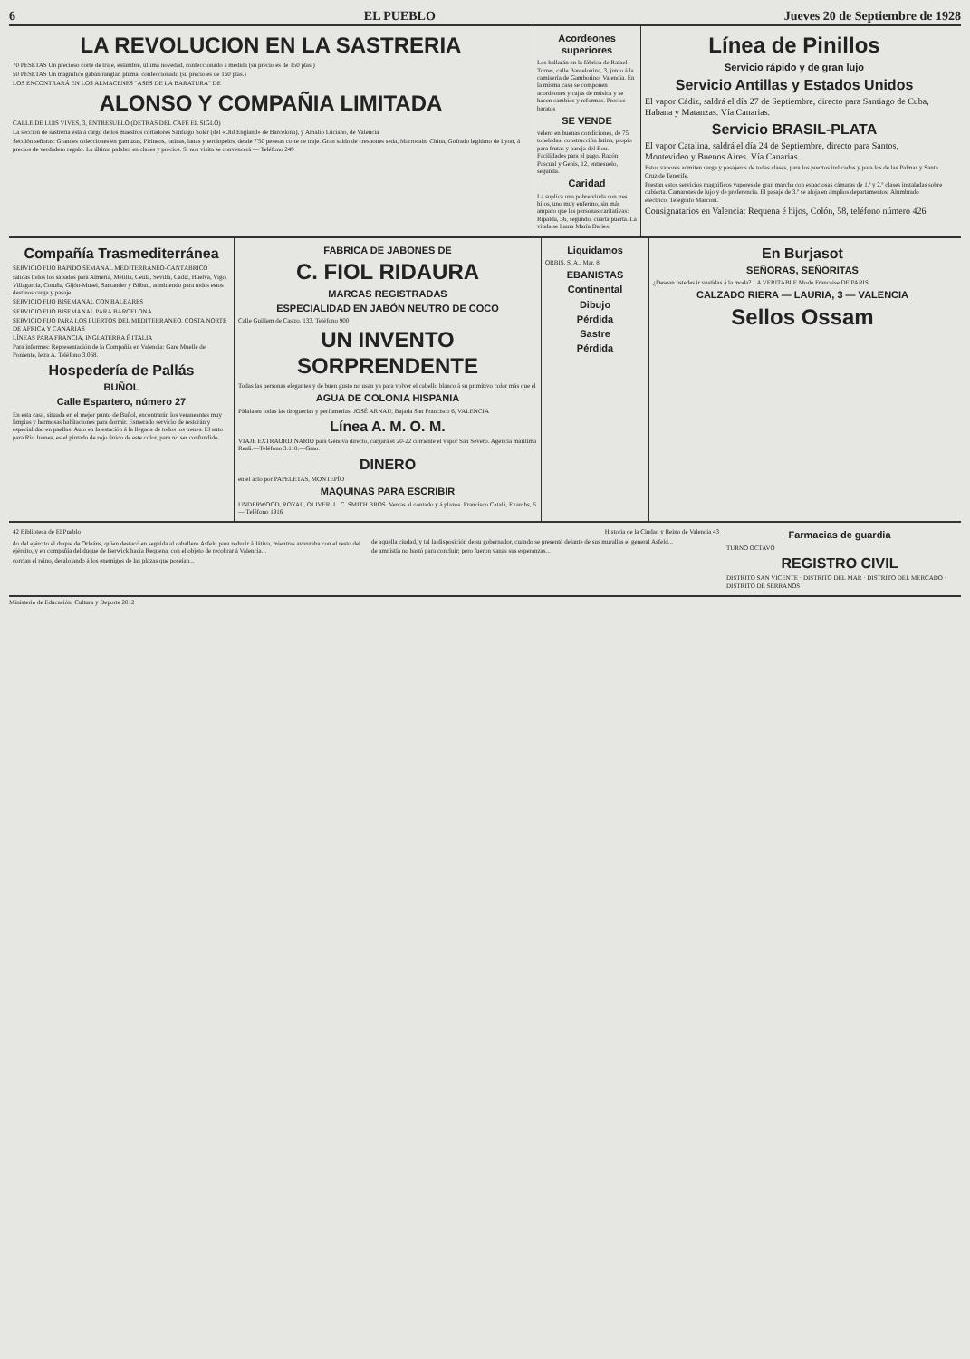6 EL PUEBLO Jueves 20 de Septiembre de 1928
LA REVOLUCION EN LA SASTRERIA
70 PESETAS Un precioso corte de traje, estambre, última novedad, confeccionado á medida (su precio es de 150 ptas.)
50 PESETAS Un magnífico gabán ranglan pluma, confeccionado (su precio es de 150 ptas.)
LOS ENCONTRARÁ EN LOS ALMACENES "ASES DE LA BARATURA" DE
ALONSO Y COMPAÑIA LIMITADA
CALLE DE LUIS VIVES, 3, ENTRESUELO (DETRAS DEL CAFÉ EL SIGLO)
La sección de sastrería está á cargo de los maestros cortadores Santiago Soler (del «Old England» de Barcelona), y Amalio Luciano, de Valencia
Sección señoras: Grandes colecciones en gamuzas, Pirineos, ratinas, lanas y terciopelos, desde 7'50 pesetas corte de traje. Gran saldo de crespones seda, Marrocain, China, Gofrado legítimo de Lyon, á precios de verdadero regalo. La última palabra en clases y precios. Si nos visita se convencerá — Teléfono 249
Acordeones superiores
Los hallarán en la fábrica de Rafael Torres, calle Barcelonina, 3, junto á la camisería de Gamborino, Valencia. En la misma casa se componen acordeones y cajas de música y se hacen cambios y reformas. Precios baratos
SE VENDE
velero en buenas condiciones, de 75 toneladas, construcción latina, propio para frutas y pareja del Bou. Facilidades para el pago. Razón: Pascual y Genís, 12, entresuelo, segunda.
Caridad
La suplica una pobre viuda con tres hijos, uno muy enfermo, sin más amparo que las personas caritativas: Ripalda, 36, segundo, cuarta puerta. La viuda se llama María Daries.
Línea de Pinillos
Servicio rápido y de gran lujo
Servicio Antillas y Estados Unidos
El vapor Cádiz, saldrá el día 27 de Septiembre, directo para Santiago de Cuba, Habana y Matanzas. Vía Canarias.
Servicio BRASIL-PLATA
El vapor Catalina, saldrá el día 24 de Septiembre, directo para Santos, Montevideo y Buenos Aires. Vía Canarias.
Estos vapores admiten carga y pasajeros de todas clases, para los puertos indicados y para los de las Palmas y Santa Cruz de Tenerife.
Prestan estos servicios magníficos vapores de gran marcha con espaciosas cámaras de 1.ª y 2.ª clases instaladas sobre cubierta. Camarotes de lujo y de preferencia. El pasaje de 3.ª se aloja en amplios departamentos. Alumbrado eléctrico. Telégrafo Marconi.
Consignatarios en Valencia: Requena é hijos, Colón, 58, teléfono número 426
Compañía Trasmediterránea
SERVICIO FIJO RÁPIDO SEMANAL MEDITERRÁNEO-CANTÁBRICO
salidas todos los sábados para Almería, Melilla, Ceuta, Sevilla, Cádiz, Huelva, Vigo, Villagarcía, Coruña, Gijón-Musel, Santander y Bilbao, admitiendo para todos estos destinos carga y pasaje.
SERVICIO FIJO BISEMANAL CON BALEARES
SERVICIO FIJO BISEMANAL PARA BARCELONA
SERVICIO FIJO PARA LOS PUERTOS DEL MEDITERRANEO, COSTA NORTE DE AFRICA Y CANARIAS
LÍNEAS PARA FRANCIA, INGLATERRA É ITALIA
Para informes: Representación de la Compañía en Valencia: Gare Muelle de Poniente, letra A. Teléfono 3.068.
Hospedería de Pallás
BUÑOL
Calle Espartero, número 27
En esta casa, situada en el mejor punto de Buñol, encontrarán los veraneantes muy limpias y hermosas habitaciones para dormir. Esmerado servicio de restorán y especialidad en paellas. Auto en la estación á la llegada de todos los trenes. El auto para Río Juanes, es el pintado de rojo único de este color, para no ser confundido.
FABRICA DE JABONES DE
C. FIOL RIDAURA
MARCAS REGISTRADAS
ESPECIALIDAD EN JABÓN NEUTRO DE COCO
Calle Guillem de Castro, 133. Teléfono 900
UN INVENTO SORPRENDENTE
Todas las personas elegantes y de buen gusto no usan ya para volver el cabello blanco á su primitivo color más que el
AGUA DE COLONIA HISPANIA
Pídala en todas las droguerías y perfumerías. JOSÉ ARNAU, Bajada San Francisco 6, VALENCIA
Línea A. M. O. M.
VIAJE EXTRAORDINARIO para Génova directo, cargará el 20-22 corriente el vapor San Severo. Agencia marítima Reali.—Teléfono 3.118.—Grao.
DINERO
en el acto por PAPELETAS, MONTEPÍO
MAQUINAS PARA ESCRIBIR
UNDERWOOD, ROYAL, OLIVER, L. C. SMITH BROS. Ventas al contado y á plazos. Francisco Catalá, Exarchs, 6 — Teléfono 1916
Liquidamos
ORBIS, S. A., Mar, 8.
EBANISTAS
Continental
Dibujo
Pérdida
Sastre
Pérdida
En Burjasot
SEÑORAS, SEÑORITAS
¿Desean ustedes ir vestidas á la moda? LA VERITABLE Mode Francaise DE PARIS
CALZADO RIERA — LAURIA, 3 — VALENCIA
Sellos Ossam
42 Biblioteca de El Pueblo Historia de la Ciudad y Reino de Valencia 43
do del ejército el duque de Orleáns, quien destacó en seguida al caballero Asfeld para reducir á Játiva, mientras avanzaba con el resto del ejército, y en compañía del duque de Berwick hacia Requena, con el objeto de recobrar á Valencia...
corrían el reino, desalojando á los enemigos de las plazas que poseían...
de aquella ciudad, y tal la disposición de su gobernador, cuando se presentó delante de sus murallas el general Asfeld...
de amnistía no bastó para concluir; pero fueron vanas sus esperanzas...
Farmacias de guardia
TURNO OCTAVO
REGISTRO CIVIL
DISTRITO SAN VICENTE · DISTRITO DEL MAR · DISTRITO DEL MERCADO · DISTRITO DE SERRANOS
Ministerio de Educación, Cultura y Deporte 2012